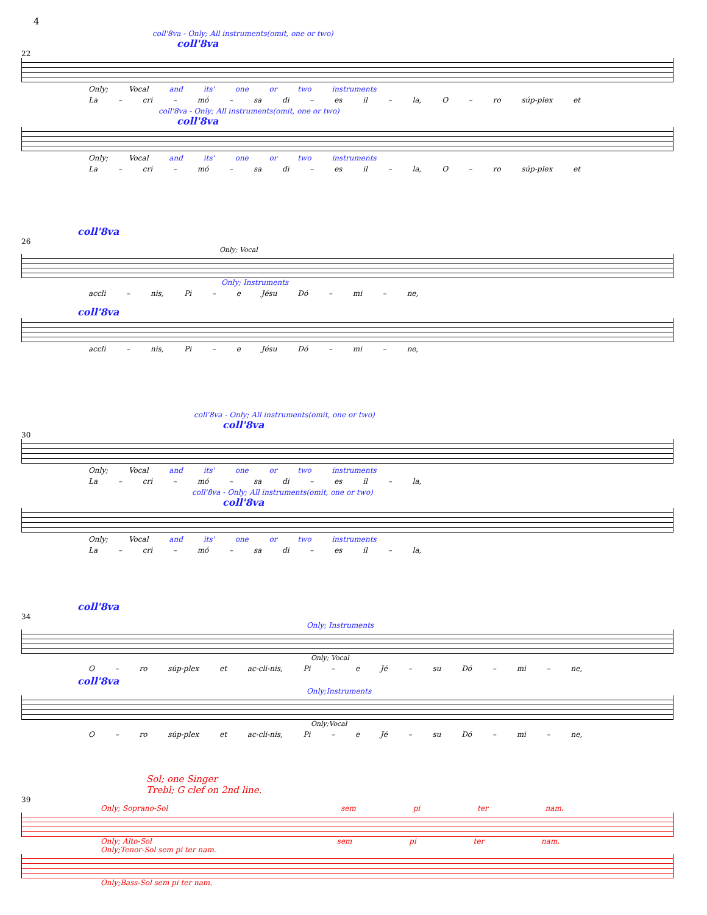4
coll'8va - Only; All instruments(omit, one or two)
coll'8va
22
Only; Vocal and its' one or two instruments
La – cri – mó – sa di – es il – la, O – ro súp-plex et
coll'8va - Only; All instruments(omit, one or two)
coll'8va
Only; Vocal and its' one or two instruments
La – cri – mó – sa di – es il – la, O – ro súp-plex et
coll'8va
26
Only; Vocal
Only; Instruments
accli – nis, Pi – e Jésu Dó – mi – ne,
coll'8va
accli – nis, Pi – e Jésu Dó – mi – ne,
coll'8va - Only; All instruments(omit, one or two)
coll'8va
30
Only; Vocal and its' one or two instruments
La – cri – mó – sa di – es il – la,
coll'8va - Only; All instruments(omit, one or two)
coll'8va
Only; Vocal and its' one or two instruments
La – cri – mó – sa di – es il – la,
coll'8va
34
Only; Instruments
Only; Vocal
O – ro súp-plex et ac-cli-nis, Pi – e Jé – su Dó – mi – ne,
coll'8va
Only;Instruments
Only;Vocal
O – ro súp-plex et ac-cli-nis, Pi – e Jé – su Dó – mi – ne,
Sol; one Singer
Trebl; G clef on 2nd line.
39
Only; Soprano-Sol sem pi ter nam.
Only; Alto-Sol sem pi ter nam.
Only;Tenor-Sol sem pi ter nam.
Only;Bass-Sol sem pi ter nam.